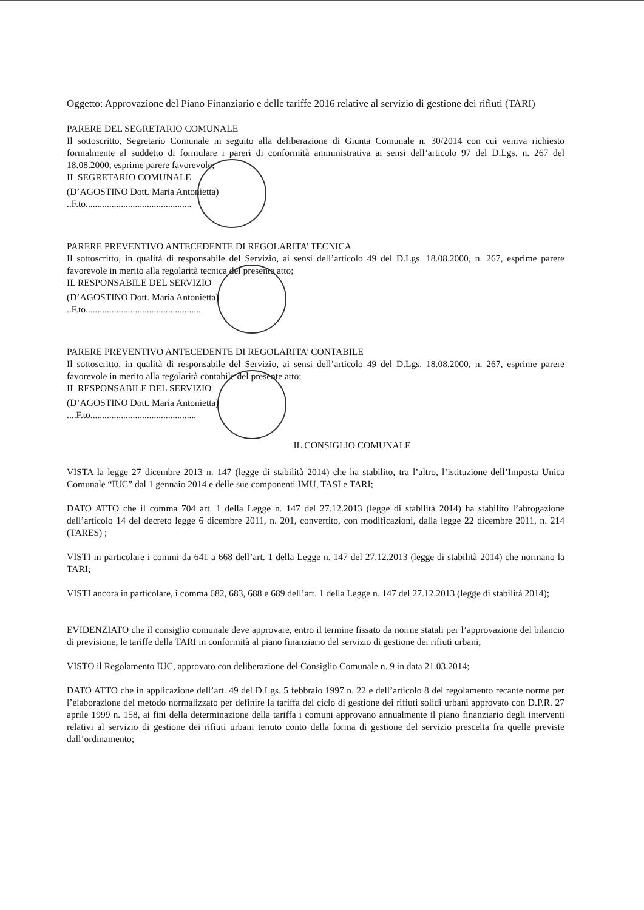Oggetto: Approvazione del Piano Finanziario e delle tariffe 2016 relative al servizio di gestione dei rifiuti (TARI)
PARERE DEL SEGRETARIO COMUNALE
Il sottoscritto, Segretario Comunale in seguito alla deliberazione di Giunta Comunale n. 30/2014 con cui veniva richiesto formalmente al suddetto di formulare i pareri di conformità amministrativa ai sensi dell’articolo 97 del D.Lgs. n. 267 del 18.08.2000, esprime parere favorevole;
IL SEGRETARIO COMUNALE
(D’AGOSTINO Dott. Maria Antonietta)
..F.to.............................................
PARERE PREVENTIVO ANTECEDENTE DI REGOLARITA’ TECNICA
Il sottoscritto, in qualità di responsabile del Servizio, ai sensi dell’articolo 49 del D.Lgs. 18.08.2000, n. 267, esprime parere favorevole in merito alla regolarità tecnica del presente atto;
IL RESPONSABILE DEL SERVIZIO
(D’AGOSTINO Dott. Maria Antonietta)
..F.to.................................................
PARERE PREVENTIVO ANTECEDENTE DI REGOLARITA’ CONTABILE
Il sottoscritto, in qualità di responsabile del Servizio, ai sensi dell’articolo 49 del D.Lgs. 18.08.2000, n. 267, esprime parere favorevole in merito alla regolarità contabile del presente atto;
IL RESPONSABILE DEL SERVIZIO
(D’AGOSTINO Dott. Maria Antonietta)
....F.to.............................................
IL CONSIGLIO COMUNALE
VISTA la legge 27 dicembre 2013 n. 147 (legge di stabilità 2014) che ha stabilito, tra l’altro, l’istituzione dell’Imposta Unica Comunale “IUC” dal 1 gennaio 2014 e delle sue componenti IMU, TASI e TARI;
DATO ATTO che il comma 704 art. 1 della Legge n. 147 del 27.12.2013 (legge di stabilità 2014) ha stabilito l’abrogazione dell’articolo 14 del decreto legge 6 dicembre 2011, n. 201, convertito, con modificazioni, dalla legge 22 dicembre 2011, n. 214 (TARES) ;
VISTI in particolare i commi da 641 a 668 dell’art. 1 della Legge n. 147 del 27.12.2013 (legge di stabilità 2014) che normano la TARI;
VISTI ancora in particolare, i comma 682, 683, 688 e 689 dell’art. 1 della Legge n. 147 del 27.12.2013 (legge di stabilità 2014);
EVIDENZIATO che il consiglio comunale deve approvare, entro il termine fissato da norme statali per l’approvazione del bilancio di previsione, le tariffe della TARI in conformità al piano finanziario del servizio di gestione dei rifiuti urbani;
VISTO il Regolamento IUC, approvato con deliberazione del Consiglio Comunale n. 9 in data 21.03.2014;
DATO ATTO che in applicazione dell’art. 49 del D.Lgs. 5 febbraio 1997 n. 22 e dell’articolo 8 del regolamento recante norme per l’elaborazione del metodo normalizzato per definire la tariffa del ciclo di gestione dei rifiuti solidi urbani approvato con D.P.R. 27 aprile 1999 n. 158, ai fini della determinazione della tariffa i comuni approvano annualmente il piano finanziario degli interventi relativi al servizio di gestione dei rifiuti urbani tenuto conto della forma di gestione del servizio prescelta fra quelle previste dall’ordinamento;